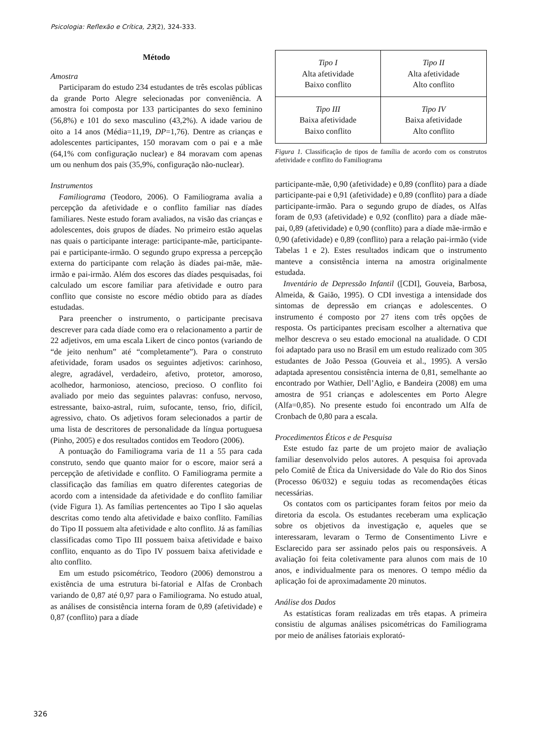Psicologia: Reflexão e Crítica, 23(2), 324-333.
Método
Amostra
Participaram do estudo 234 estudantes de três escolas públicas da grande Porto Alegre selecionadas por conveniência. A amostra foi composta por 133 participantes do sexo feminino (56,8%) e 101 do sexo masculino (43,2%). A idade variou de oito a 14 anos (Média=11,19, DP=1,76). Dentre as crianças e adolescentes participantes, 150 moravam com o pai e a mãe (64,1% com configuração nuclear) e 84 moravam com apenas um ou nenhum dos pais (35,9%, configuração não-nuclear).
Instrumentos
Familiograma (Teodoro, 2006). O Familiograma avalia a percepção da afetividade e o conflito familiar nas díades familiares. Neste estudo foram avaliados, na visão das crianças e adolescentes, dois grupos de díades. No primeiro estão aquelas nas quais o participante interage: participante-mãe, participante-pai e participante-irmão. O segundo grupo expressa a percepção externa do participante com relação às díades pai-mãe, mãe-irmão e pai-irmão. Além dos escores das díades pesquisadas, foi calculado um escore familiar para afetividade e outro para conflito que consiste no escore médio obtido para as díades estudadas.
Para preencher o instrumento, o participante precisava descrever para cada díade como era o relacionamento a partir de 22 adjetivos, em uma escala Likert de cinco pontos (variando de “de jeito nenhum” até “completamente”). Para o construto afetividade, foram usados os seguintes adjetivos: carinhoso, alegre, agradável, verdadeiro, afetivo, protetor, amoroso, acolhedor, harmonioso, atencioso, precioso. O conflito foi avaliado por meio das seguintes palavras: confuso, nervoso, estressante, baixo-astral, ruim, sufocante, tenso, frio, difícil, agressivo, chato. Os adjetivos foram selecionados a partir de uma lista de descritores de personalidade da língua portuguesa (Pinho, 2005) e dos resultados contidos em Teodoro (2006).
A pontuação do Familiograma varia de 11 a 55 para cada construto, sendo que quanto maior for o escore, maior será a percepção de afetividade e conflito. O Familiograma permite a classificação das famílias em quatro diferentes categorias de acordo com a intensidade da afetividade e do conflito familiar (vide Figura 1). As famílias pertencentes ao Tipo I são aquelas descritas como tendo alta afetividade e baixo conflito. Famílias do Tipo II possuem alta afetividade e alto conflito. Já as famílias classificadas como Tipo III possuem baixa afetividade e baixo conflito, enquanto as do Tipo IV possuem baixa afetividade e alto conflito.
Em um estudo psicométrico, Teodoro (2006) demonstrou a existência de uma estrutura bi-fatorial e Alfas de Cronbach variando de 0,87 até 0,97 para o Familiograma. No estudo atual, as análises de consistência interna foram de 0,89 (afetividade) e 0,87 (conflito) para a díade
Tipo I
Alta afetividade
Baixo conflito
Tipo II
Alta afetividade
Alto conflito
Tipo III
Baixa afetividade
Baixo conflito
Tipo IV
Baixa afetividade
Alto conflito
Figura 1. Classificação de tipos de família de acordo com os construtos afetividade e conflito do Familiograma
participante-mãe, 0,90 (afetividade) e 0,89 (conflito) para a díade participante-pai e 0,91 (afetividade) e 0,89 (conflito) para a díade participante-irmão. Para o segundo grupo de díades, os Alfas foram de 0,93 (afetividade) e 0,92 (conflito) para a díade mãe-pai, 0,89 (afetividade) e 0,90 (conflito) para a díade mãe-irmão e 0,90 (afetividade) e 0,89 (conflito) para a relação pai-irmão (vide Tabelas 1 e 2). Estes resultados indicam que o instrumento manteve a consistência interna na amostra originalmente estudada.
Inventário de Depressão Infantil ([CDI], Gouveia, Barbosa, Almeida, & Gaião, 1995). O CDI investiga a intensidade dos sintomas de depressão em crianças e adolescentes. O instrumento é composto por 27 itens com três opções de resposta. Os participantes precisam escolher a alternativa que melhor descreva o seu estado emocional na atualidade. O CDI foi adaptado para uso no Brasil em um estudo realizado com 305 estudantes de João Pessoa (Gouveia et al., 1995). A versão adaptada apresentou consistência interna de 0,81, semelhante ao encontrado por Wathier, Dell’Aglio, e Bandeira (2008) em uma amostra de 951 crianças e adolescentes em Porto Alegre (Alfa=0,85). No presente estudo foi encontrado um Alfa de Cronbach de 0,80 para a escala.
Procedimentos Éticos e de Pesquisa
Este estudo faz parte de um projeto maior de avaliação familiar desenvolvido pelos autores. A pesquisa foi aprovada pelo Comitê de Ética da Universidade do Vale do Rio dos Sinos (Processo 06/032) e seguiu todas as recomendações éticas necessárias.
Os contatos com os participantes foram feitos por meio da diretoria da escola. Os estudantes receberam uma explicação sobre os objetivos da investigação e, aqueles que se interessaram, levaram o Termo de Consentimento Livre e Esclarecido para ser assinado pelos pais ou responsáveis. A avaliação foi feita coletivamente para alunos com mais de 10 anos, e individualmente para os menores. O tempo médio da aplicação foi de aproximadamente 20 minutos.
Análise dos Dados
As estatísticas foram realizadas em três etapas. A primeira consistiu de algumas análises psicométricas do Familiograma por meio de análises fatoriais explorató-
326